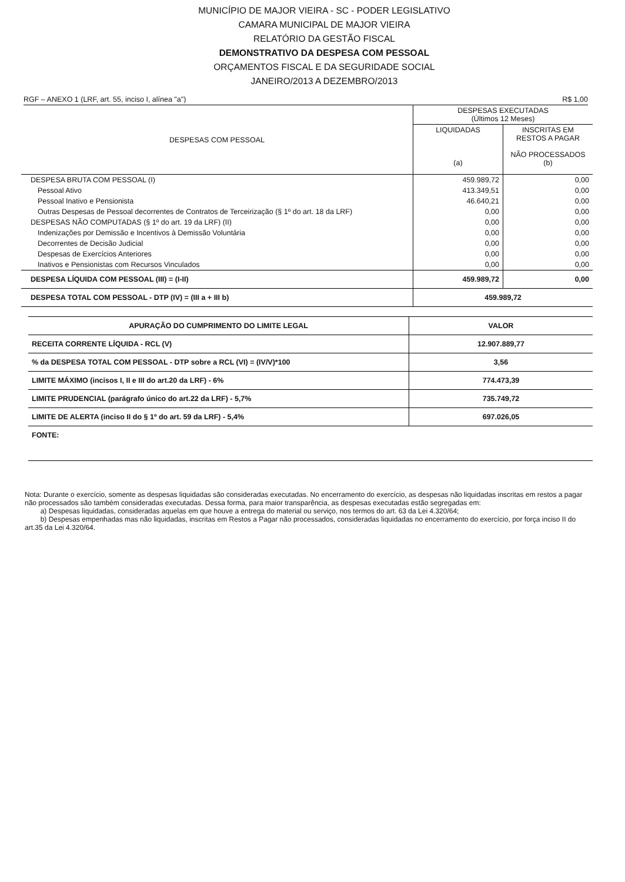MUNICÍPIO DE MAJOR VIEIRA - SC - PODER LEGISLATIVO
CAMARA MUNICIPAL DE MAJOR VIEIRA
RELATÓRIO DA GESTÃO FISCAL
DEMONSTRATIVO DA DESPESA COM PESSOAL
ORÇAMENTOS FISCAL E DA SEGURIDADE SOCIAL
JANEIRO/2013 A DEZEMBRO/2013
RGF – ANEXO 1 (LRF, art. 55, inciso I, alínea "a") R$ 1,00
| DESPESAS COM PESSOAL | DESPESAS EXECUTADAS (Últimos 12 Meses) | |
| --- | --- | --- |
| | LIQUIDADAS (a) | INSCRITAS EM RESTOS A PAGAR NÃO PROCESSADOS (b) |
| DESPESA BRUTA COM PESSOAL (I) | 459.989,72 | 0,00 |
| Pessoal Ativo | 413.349,51 | 0,00 |
| Pessoal Inativo e Pensionista | 46.640,21 | 0,00 |
| Outras Despesas de Pessoal decorrentes de Contratos de Terceirização (§ 1º do art. 18 da LRF) | 0,00 | 0,00 |
| DESPESAS NÃO COMPUTADAS (§ 1º do art. 19 da LRF) (II) | 0,00 | 0,00 |
| Indenizações por Demissão e Incentivos à Demissão Voluntária | 0,00 | 0,00 |
| Decorrentes de Decisão Judicial | 0,00 | 0,00 |
| Despesas de Exercícios Anteriores | 0,00 | 0,00 |
| Inativos e Pensionistas com Recursos Vinculados | 0,00 | 0,00 |
| DESPESA LÍQUIDA COM PESSOAL (III) = (I-II) | 459.989,72 | 0,00 |
| DESPESA TOTAL COM PESSOAL - DTP (IV) = (III a + III b) | 459.989,72 | |
| APURAÇÃO DO CUMPRIMENTO DO LIMITE LEGAL | VALOR |
| RECEITA CORRENTE LÍQUIDA - RCL (V) | 12.907.889,77 |
| % da DESPESA TOTAL COM PESSOAL - DTP sobre a RCL (VI) = (IV/V)*100 | 3,56 |
| LIMITE MÁXIMO (incisos I, II e III do art.20 da LRF) - 6% | 774.473,39 |
| LIMITE PRUDENCIAL (parágrafo único do art.22 da LRF) - 5,7% | 735.749,72 |
| LIMITE DE ALERTA (inciso II do § 1º do art. 59 da LRF) - 5,4% | 697.026,05 |
| FONTE: | |
Nota: Durante o exercício, somente as despesas liquidadas são consideradas executadas. No encerramento do exercício, as despesas não liquidadas inscritas em restos a pagar não processados são também consideradas executadas. Dessa forma, para maior transparência, as despesas executadas estão segregadas em:
a) Despesas liquidadas, consideradas aquelas em que houve a entrega do material ou serviço, nos termos do art. 63 da Lei 4.320/64;
b) Despesas empenhadas mas não liquidadas, inscritas em Restos a Pagar não processados, consideradas liquidadas no encerramento do exercício, por força inciso II do art.35 da Lei 4.320/64.